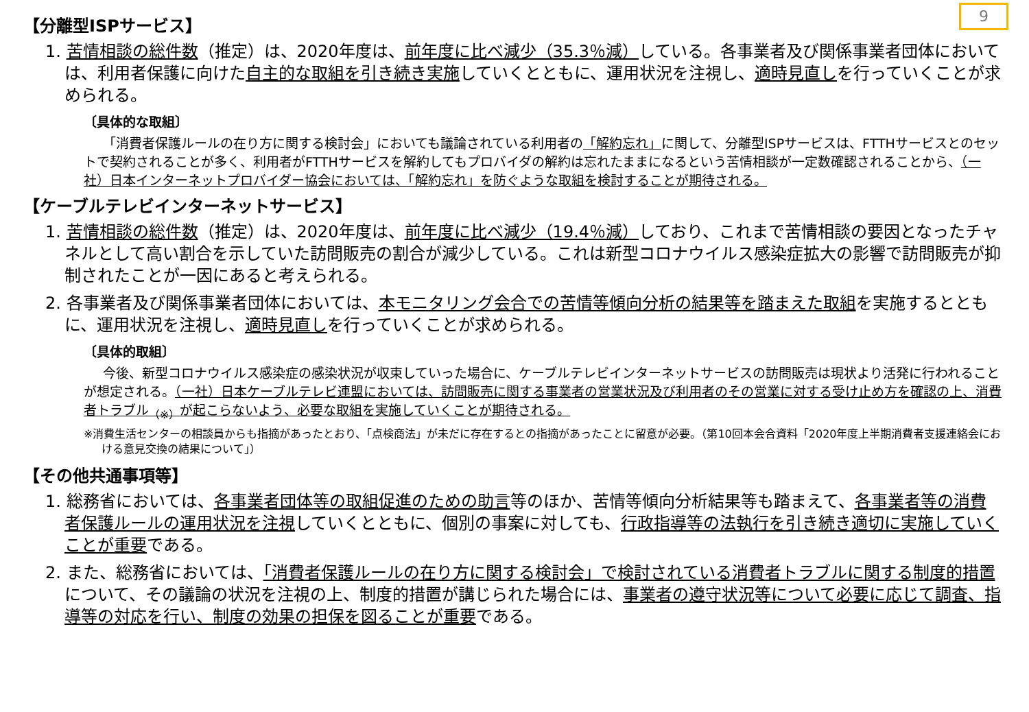9
【分離型ISPサービス】
1. 苦情相談の総件数（推定）は、2020年度は、前年度に比べ減少（35.3％減）している。各事業者及び関係事業者団体においては、利用者保護に向けた自主的な取組を引き続き実施していくとともに、運用状況を注視し、適時見直しを行っていくことが求められる。
〔具体的な取組〕
「消費者保護ルールの在り方に関する検討会」においても議論されている利用者の「解約忘れ」に関して、分離型ISPサービスは、FTTHサービスとのセットで契約されることが多く、利用者がFTTHサービスを解約してもプロバイダの解約は忘れたままになるという苦情相談が一定数確認されることから、（一社）日本インターネットプロバイダー協会においては、「解約忘れ」を防ぐような取組を検討することが期待される。
【ケーブルテレビインターネットサービス】
1. 苦情相談の総件数（推定）は、2020年度は、前年度に比べ減少（19.4％減）しており、これまで苦情相談の要因となったチャネルとして高い割合を示していた訪問販売の割合が減少している。これは新型コロナウイルス感染症拡大の影響で訪問販売が抑制されたことが一因にあると考えられる。
2. 各事業者及び関係事業者団体においては、本モニタリング会合での苦情等傾向分析の結果等を踏まえた取組を実施するとともに、運用状況を注視し、適時見直しを行っていくことが求められる。
〔具体的取組〕
今後、新型コロナウイルス感染症の感染状況が収束していった場合に、ケーブルテレビインターネットサービスの訪問販売は現状より活発に行われることが想定される。（一社）日本ケーブルテレビ連盟においては、訪問販売に関する事業者の営業状況及び利用者のその営業に対する受け止め方を確認の上、消費者トラブル<sub>（※）</sub>が起こらないよう、必要な取組を実施していくことが期待される。
※消費生活センターの相談員からも指摘があったとおり、「点検商法」が未だに存在するとの指摘があったことに留意が必要。（第10回本会合資料「2020年度上半期消費者支援連絡会における意見交換の結果について」）
【その他共通事項等】
1. 総務省においては、各事業者団体等の取組促進のための助言等のほか、苦情等傾向分析結果等も踏まえて、各事業者等の消費者保護ルールの運用状況を注視していくとともに、個別の事案に対しても、行政指導等の法執行を引き続き適切に実施していくことが重要である。
2. また、総務省においては、「消費者保護ルールの在り方に関する検討会」で検討されている消費者トラブルに関する制度的措置について、その議論の状況を注視の上、制度的措置が講じられた場合には、事業者の遵守状況等について必要に応じて調査、指導等の対応を行い、制度の効果の担保を図ることが重要である。